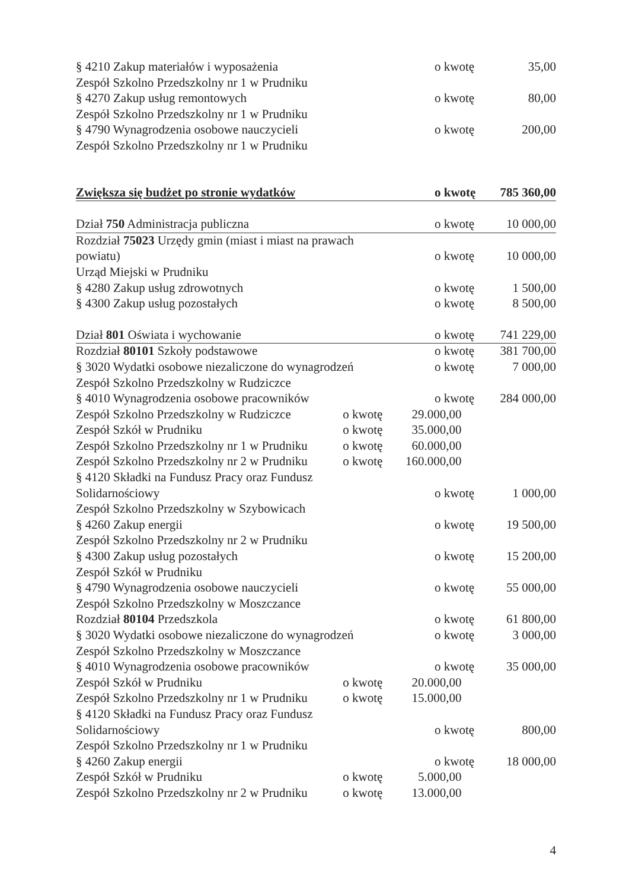| § 4210 Zakup materiałów i wyposażenia | o kwotę | 35,00 |
| Zespół Szkolno Przedszkolny nr 1 w Prudniku | | |
| § 4270 Zakup usług remontowych | o kwotę | 80,00 |
| Zespół Szkolno Przedszkolny nr 1 w Prudniku | | |
| § 4790 Wynagrodzenia osobowe nauczycieli | o kwotę | 200,00 |
| Zespół Szkolno Przedszkolny nr 1 w Prudniku | | |
| Zwiększa się budżet po stronie wydatków | o kwotę | 785 360,00 |
| Dział 750 Administracja publiczna | o kwotę | 10 000,00 |
| Rozdział 75023 Urzędy gmin (miast i miast na prawach | | |
| powiatu) | o kwotę | 10 000,00 |
| Urząd Miejski w Prudniku | | |
| § 4280 Zakup usług zdrowotnych | o kwotę | 1 500,00 |
| § 4300 Zakup usług pozostałych | o kwotę | 8 500,00 |
| Dział 801 Oświata i wychowanie | o kwotę | 741 229,00 |
| Rozdział 80101 Szkoły podstawowe | o kwotę | 381 700,00 |
| § 3020 Wydatki osobowe niezaliczone do wynagrodzeń | o kwotę | 7 000,00 |
| Zespół Szkolno Przedszkolny w Rudziczce | | |
| § 4010 Wynagrodzenia osobowe pracowników | o kwotę | 284 000,00 |
| Zespół Szkolno Przedszkolny w Rudziczce o kwotę 29.000,00 | | |
| Zespół Szkół w Prudniku o kwotę 35.000,00 | | |
| Zespół Szkolno Przedszkolny nr 1 w Prudniku o kwotę 60.000,00 | | |
| Zespół Szkolno Przedszkolny nr 2 w Prudniku o kwotę 160.000,00 | | |
| § 4120 Składki na Fundusz Pracy oraz Fundusz | | |
| Solidarnościowy | o kwotę | 1 000,00 |
| Zespół Szkolno Przedszkolny w Szybowicach | | |
| § 4260 Zakup energii | o kwotę | 19 500,00 |
| Zespół Szkolno Przedszkolny nr 2 w Prudniku | | |
| § 4300 Zakup usług pozostałych | o kwotę | 15 200,00 |
| Zespół Szkół w Prudniku | | |
| § 4790 Wynagrodzenia osobowe nauczycieli | o kwotę | 55 000,00 |
| Zespół Szkolno Przedszkolny w Moszczance | | |
| Rozdział 80104 Przedszkola | o kwotę | 61 800,00 |
| § 3020 Wydatki osobowe niezaliczone do wynagrodzeń | o kwotę | 3 000,00 |
| Zespół Szkolno Przedszkolny w Moszczance | | |
| § 4010 Wynagrodzenia osobowe pracowników | o kwotę | 35 000,00 |
| Zespół Szkół w Prudniku o kwotę 20.000,00 | | |
| Zespół Szkolno Przedszkolny nr 1 w Prudniku o kwotę 15.000,00 | | |
| § 4120 Składki na Fundusz Pracy oraz Fundusz | | |
| Solidarnościowy | o kwotę | 800,00 |
| Zespół Szkolno Przedszkolny nr 1 w Prudniku | | |
| § 4260 Zakup energii | o kwotę | 18 000,00 |
| Zespół Szkół w Prudniku o kwotę 5.000,00 | | |
| Zespół Szkolno Przedszkolny nr 2 w Prudniku o kwotę 13.000,00 | | |
4